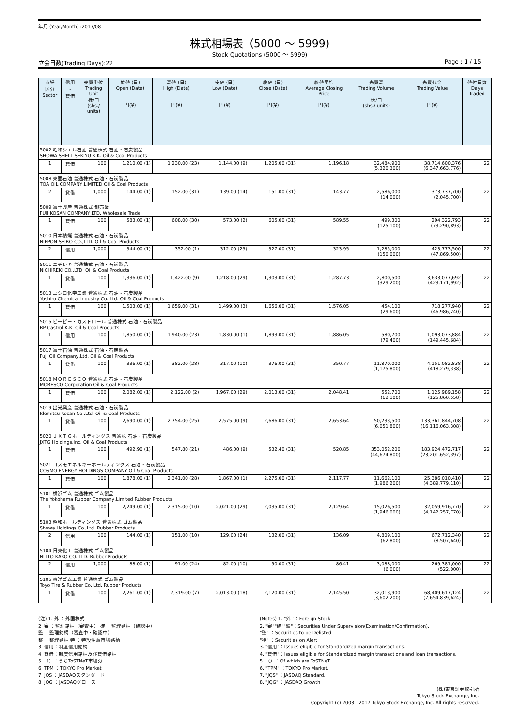年月 (Year/Month) :2017/08
株式相場表（5000 ～ 5999)
Stock Quotations (5000 ～ 5999)
立会日数(Trading Days):22 Page : 1 / 15
| 市場 区分 Sector | 信用 ・ 貸借 | 売買単位 Trading Unit 株/口 (shs./ units) | 始値 (日) Open (Date) 円(¥) | 高値 (日) High (Date) 円(¥) | 安値 (日) Low (Date) 円(¥) | 終値 (日) Close (Date) 円(¥) | 終値平均 Average Closing Price 円(¥) | 売買高 Trading Volume 株/口 (shs./ units) | 売買代金 Trading Value 円(¥) | 値付日数 Days Traded |
| --- | --- | --- | --- | --- | --- | --- | --- | --- | --- | --- |
| 5002 昭和シェル石油 普通株式 石油・石炭製品 SHOWA SHELL SEKIYU K.K. Oil & Coal Products | | | | | | | | | | |
| 1 | 貸借 | 100 | 1,210.00 (1) | 1,230.00 (23) | 1,144.00 (9) | 1,205.00 (31) | 1,196.18 | 32,484,900 (5,320,300) | 38,714,600,376 (6,347,663,776) | 22 |
| 5008 東亜石油 普通株式 石油・石炭製品 TOA OIL COMPANY,LIMITED Oil & Coal Products | | | | | | | | | | |
| 2 | 貸借 | 1,000 | 144.00 (1) | 152.00 (31) | 139.00 (14) | 151.00 (31) | 143.77 | 2,586,000 (14,000) | 373,737,700 (2,045,700) | 22 |
| 5009 富士興産 普通株式 卸売業 FUJI KOSAN COMPANY,LTD. Wholesale Trade | | | | | | | | | | |
| 1 | 貸借 | 100 | 583.00 (1) | 608.00 (30) | 573.00 (2) | 605.00 (31) | 589.55 | 499,300 (125,100) | 294,322,793 (73,290,893) | 22 |
| 5010 日本精蝋 普通株式 石油・石炭製品 NIPPON SEIRO CO.,LTD. Oil & Coal Products | | | | | | | | | | |
| 2 | 信用 | 1,000 | 344.00 (1) | 352.00 (1) | 312.00 (23) | 327.00 (31) | 323.95 | 1,285,000 (150,000) | 423,773,500 (47,869,500) | 22 |
| 5011 ニチレキ 普通株式 石油・石炭製品 NICHIREKI CO.,LTD. Oil & Coal Products | | | | | | | | | | |
| 1 | 貸借 | 100 | 1,336.00 (1) | 1,422.00 (9) | 1,218.00 (29) | 1,303.00 (31) | 1,287.73 | 2,800,500 (329,200) | 3,633,077,692 (423,171,992) | 22 |
| 5013 ユシロ化学工業 普通株式 石油・石炭製品 Yushiro Chemical Industry Co.,Ltd. Oil & Coal Products | | | | | | | | | | |
| 1 | 貸借 | 100 | 1,503.00 (1) | 1,659.00 (31) | 1,499.00 (3) | 1,656.00 (31) | 1,576.05 | 454,100 (29,600) | 718,277,940 (46,986,240) | 22 |
| 5015 ビーピー・カストロール 普通株式 石油・石炭製品 BP Castrol K.K. Oil & Coal Products | | | | | | | | | | |
| 1 | 信用 | 100 | 1,850.00 (1) | 1,940.00 (23) | 1,830.00 (1) | 1,893.00 (31) | 1,886.05 | 580,700 (79,400) | 1,093,073,884 (149,445,684) | 22 |
| 5017 富士石油 普通株式 石油・石炭製品 Fuji Oil Company,Ltd. Oil & Coal Products | | | | | | | | | | |
| 1 | 貸借 | 100 | 336.00 (1) | 382.00 (28) | 317.00 (10) | 376.00 (31) | 350.77 | 11,870,000 (1,175,800) | 4,151,082,838 (418,279,338) | 22 |
| 5018 ＭＯＲＥＳＣＯ 普通株式 石油・石炭製品 MORESCO Corporation Oil & Coal Products | | | | | | | | | | |
| 1 | 貸借 | 100 | 2,082.00 (1) | 2,122.00 (2) | 1,967.00 (29) | 2,013.00 (31) | 2,048.41 | 552,700 (62,100) | 1,125,989,158 (125,860,558) | 22 |
| 5019 出光興産 普通株式 石油・石炭製品 Idemitsu Kosan Co.,Ltd. Oil & Coal Products | | | | | | | | | | |
| 1 | 貸借 | 100 | 2,690.00 (1) | 2,754.00 (25) | 2,575.00 (9) | 2,686.00 (31) | 2,653.64 | 50,233,500 (6,051,800) | 133,361,844,708 (16,116,063,308) | 22 |
| 5020 ＪＸＴＧホールディングス 普通株 石油・石炭製品 JXTG Holdings,Inc. Oil & Coal Products | | | | | | | | | | |
| 1 | 貸借 | 100 | 492.90 (1) | 547.80 (21) | 486.00 (9) | 532.40 (31) | 520.85 | 353,052,200 (44,674,800) | 183,924,472,717 (23,201,652,397) | 22 |
| 5021 コスモエネルギーホールディングス 石油・石炭製品 COSMO ENERGY HOLDINGS COMPANY Oil & Coal Products | | | | | | | | | | |
| 1 | 貸借 | 100 | 1,878.00 (1) | 2,341.00 (28) | 1,867.00 (1) | 2,275.00 (31) | 2,117.77 | 11,662,100 (1,986,200) | 25,386,010,410 (4,389,779,110) | 22 |
| 5101 横浜ゴム 普通株式 ゴム製品 The Yokohama Rubber Company,Limited Rubber Products | | | | | | | | | | |
| 1 | 貸借 | 100 | 2,249.00 (1) | 2,315.00 (10) | 2,021.00 (29) | 2,035.00 (31) | 2,129.64 | 15,026,500 (1,946,000) | 32,059,916,770 (4,142,257,770) | 22 |
| 5103 昭和ホールディングス 普通株式 ゴム製品 Showa Holdings Co.,Ltd. Rubber Products | | | | | | | | | | |
| 2 | 信用 | 100 | 144.00 (1) | 151.00 (10) | 129.00 (24) | 132.00 (31) | 136.09 | 4,809,100 (62,800) | 672,712,340 (8,507,640) | 22 |
| 5104 日東化工 普通株式 ゴム製品 NITTO KAKO CO.,LTD. Rubber Products | | | | | | | | | | |
| 2 | 信用 | 1,000 | 88.00 (1) | 91.00 (24) | 82.00 (10) | 90.00 (31) | 86.41 | 3,088,000 (6,000) | 269,381,000 (522,000) | 22 |
| 5105 東洋ゴム工業 普通株式 ゴム製品 Toyo Tire & Rubber Co.,Ltd. Rubber Products | | | | | | | | | | |
| 1 | 貸借 | 100 | 2,261.00 (1) | 2,319.00 (7) | 2,013.00 (18) | 2,120.00 (31) | 2,145.50 | 32,013,900 (3,602,200) | 68,409,617,124 (7,654,839,624) | 22 |
(注) 1. 外 ：外国株式
2. 審 ：監理銘柄（審査中） 確 ：監理銘柄（確認中）
監 ：監理銘柄（審査中・確認中）
整 ：整理銘柄 特 ：特設注意市場銘柄
3. 信用：制度信用銘柄
4. 貸借：制度信用銘柄及び貸借銘柄
5. （）：うちToSTNeT市場分
6. TPM ：TOKYO Pro Market
7. JQS ：JASDAQスタンダード
8. JQG ：JASDAQグロース
(Notes) 1. "外 "：Foreign Stock
2. "審""確""監"：Securities Under Supervision(Examination/Confirmation).
"整" ：Securities to be Delisted.
"特" ：Securities on Alert.
3. "信用"：Issues eligible for Standardized margin transactions.
4. "貸借"：Issues eligible for Standardized margin transactions and loan transactions.
5. （）：Of which are ToSTNeT.
6. "TPM" ：TOKYO Pro Market.
7. "JQS" ：JASDAQ Standard.
8. "JQG" ：JASDAQ Growth.
(株)東京証券取引所
Tokyo Stock Exchange, Inc.
Copyright (c) 2003 - 2017 Tokyo Stock Exchange, Inc. All rights reserved.